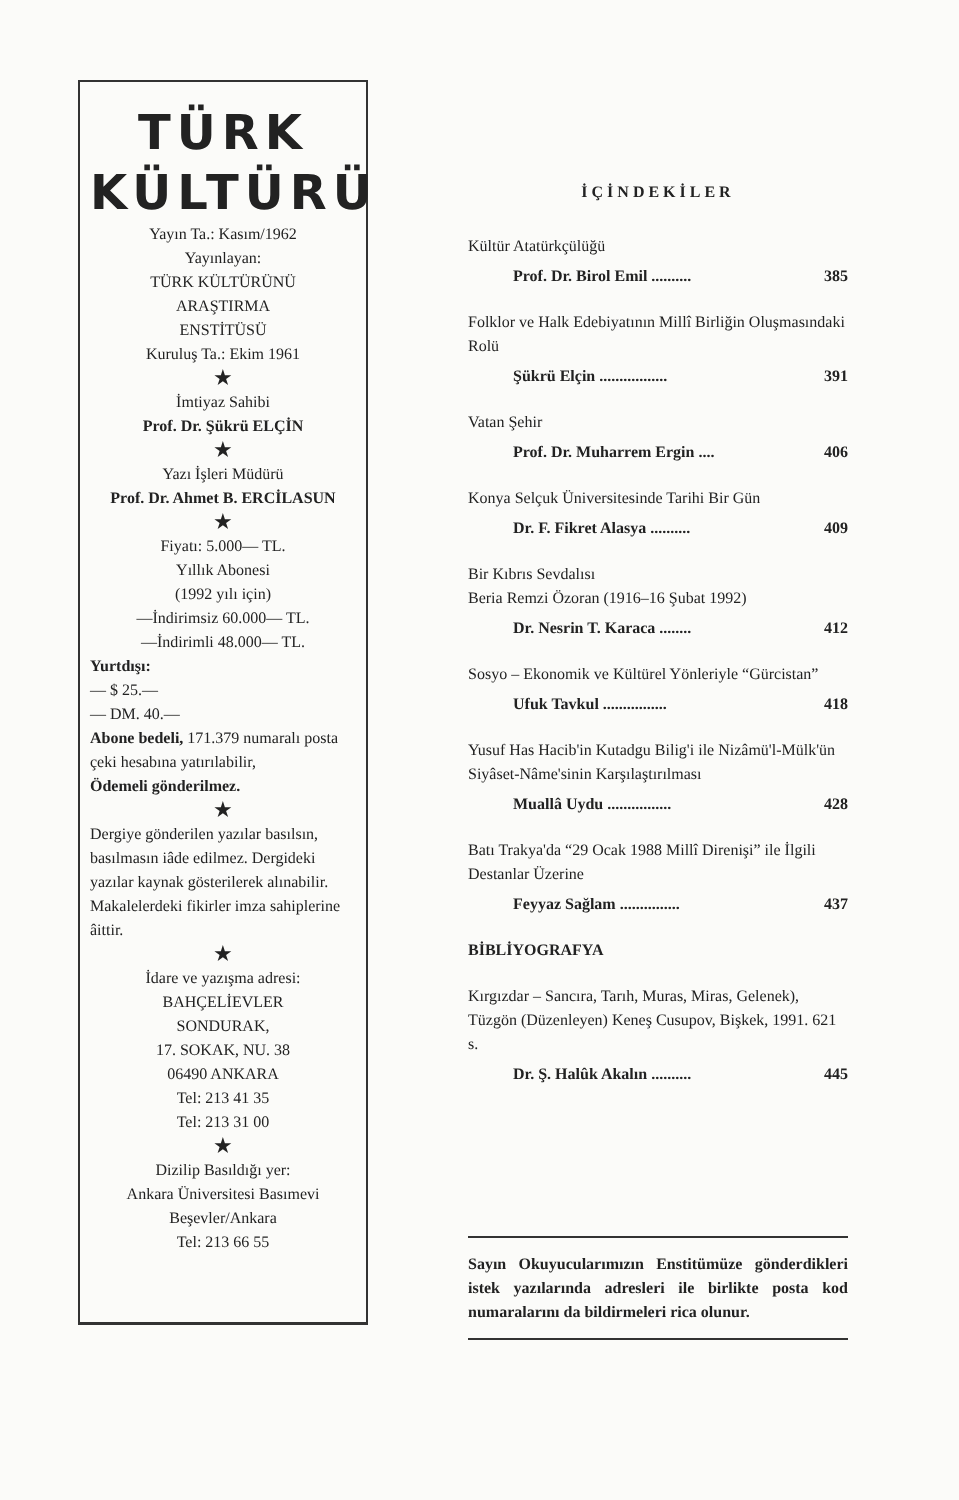TÜRK
KÜLTÜRÜ
Yayın Ta.: Kasım/1962
Yayınlayan:
TÜRK KÜLTÜRÜNÜ
ARAŞTIRMA
ENSTİTÜSÜ
Kuruluş Ta.: Ekim 1961
★
İmtiyaz Sahibi
Prof. Dr. Şükrü ELÇİN
★
Yazı İşleri Müdürü
Prof. Dr. Ahmet B. ERCİLASUN
★
Fiyatı: 5.000— TL.
Yıllık Abonesi
(1992 yılı için)
—İndirimsiz 60.000— TL.
—İndirimli 48.000— TL.
Yurtdışı:
— $ 25.—
— DM. 40.—
Abone bedeli, 171.379 numaralı posta çeki hesabına yatırılabilir,
Ödemeli gönderilmez.
★
Dergiye gönderilen yazılar basılsın, basılmasın iâde edilmez. Dergideki yazılar kaynak gösterilerek alınabilir. Makalelerdeki fikirler imza sahiplerine âittir.
★
İdare ve yazışma adresi:
BAHÇELİEVLER
SONDURAK,
17. SOKAK, NU. 38
06490 ANKARA
Tel: 213 41 35
Tel: 213 31 00
★
Dizilip Basıldığı yer:
Ankara Üniversitesi Basımevi
Beşevler/Ankara
Tel: 213 66 55
İÇİNDEKİLER
Kültür Atatürkçülüğü
Prof. Dr. Birol Emil .......... 385
Folklor ve Halk Edebiyatının Millî Birliğin Oluşmasındaki Rolü
Şükrü Elçin ................. 391
Vatan Şehir
Prof. Dr. Muharrem Ergin .... 406
Konya Selçuk Üniversitesinde Tarihi Bir Gün
Dr. F. Fikret Alasya .......... 409
Bir Kıbrıs Sevdalısı
Beria Remzi Özoran (1916–16 Şubat 1992)
Dr. Nesrin T. Karaca ........ 412
Sosyo – Ekonomik ve Kültürel Yönleriyle “Gürcistan”
Ufuk Tavkul ................ 418
Yusuf Has Hacib'in Kutadgu Bilig'i ile Nizâmü'l-Mülk'ün Siyâset-Nâme'sinin Karşılaştırılması
Muallâ Uydu ................ 428
Batı Trakya'da “29 Ocak 1988 Millî Direnişi” ile İlgili Destanlar Üzerine
Feyyaz Sağlam ............... 437
BİBLİYOGRAFYA
Kırgızdar – Sancıra, Tarıh, Muras, Miras, Gelenek), Tüzgön (Düzenleyen) Keneş Cusupov, Bişkek, 1991. 621 s.
Dr. Ş. Halûk Akalın .......... 445
Sayın Okuyucularımızın Enstitümüze gönderdikleri istek yazılarında adresleri ile birlikte posta kod numaralarını da bildirmeleri rica olunur.